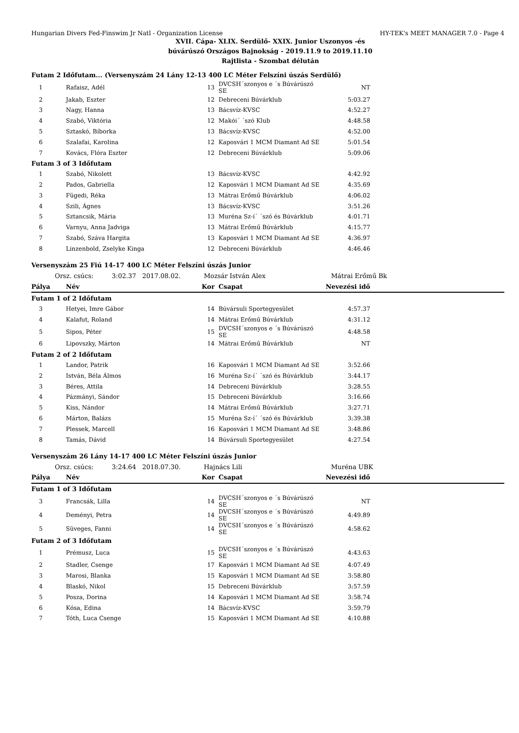Hungarian Divers Fed-Finswim Jr Natl - Organization License HY-TEK's MEET MANAGER 7.0 - Page 4
XVII. Cápa- XLIX. Serdülő- XXIX. Junior Uszonyos -és
búvárúszó Országos Bajnokság - 2019.11.9 to 2019.11.10
Rajtlista - Szombat délután
| Futam 2 Időfutam... (Versenyszám 24 Lány 12-13 400 LC Méter Felszíni úszás Serdülő) | | | | | |
| 1 | Rafaisz, Adél | 13 | DVCSH´szonyos e ´s Búvárúszó SE | NT | |
| 2 | Jakab, Eszter | 12 | Debreceni Búvárklub | 5:03.27 | |
| 3 | Nagy, Hanna | 13 | Bácsvíz-KVSC | 4:52.27 | |
| 4 | Szabó, Viktória | 12 | Makói´ ´szó Klub | 4:48.58 | |
| 5 | Sztaskó, Bíborka | 13 | Bácsvíz-KVSC | 4:52.00 | |
| 6 | Szalafai, Karolina | 12 | Kaposvári 1 MCM Diamant Ad SE | 5:01.54 | |
| 7 | Kovács, Flóra Eszter | 12 | Debreceni Búvárklub | 5:09.06 | |
| Futam 3 of 3 Időfutam | | | | | |
| 1 | Szabó, Nikolett | 13 | Bácsvíz-KVSC | 4:42.92 | |
| 2 | Pados, Gabriella | 12 | Kaposvári 1 MCM Diamant Ad SE | 4:35.69 | |
| 3 | Fügedi, Réka | 13 | Mátrai Erőmű Búvárklub | 4:06.02 | |
| 4 | Szili, Ágnes | 13 | Bácsvíz-KVSC | 3:51.26 | |
| 5 | Sztancsik, Mária | 13 | Muréna Sz-í´ ´szó és Búvárklub | 4:01.71 | |
| 6 | Varnyu, Anna Jadviga | 13 | Mátrai Erőmű Búvárklub | 4:15.77 | |
| 7 | Szabó, Száva Hargita | 13 | Kaposvári 1 MCM Diamant Ad SE | 4:36.97 | |
| 8 | Linzenbold, Zselyke Kinga | 12 | Debreceni Búvárklub | 4:46.46 | |
| Versenyszám 25 Fiú 14-17 400 LC Méter Felszíni úszás Junior | | | | | |
| Orsz. csúcs: 3:02.37 2017.08.02. | | Mozsár István Alex | | Mátrai Erőmű Bk | |
| Pálya | Név | Kor | Csapat | Nevezési idő | |
| Futam 1 of 2 Időfutam | | | | | |
| 3 | Hetyei, Imre Gábor | 14 | Búvársuli Sportegyesület | 4:57.37 | |
| 4 | Kalafut, Roland | 14 | Mátrai Erőmű Búvárklub | 4:31.12 | |
| 5 | Sipos, Péter | 15 | DVCSH´szonyos e ´s Búvárúszó SE | 4:48.58 | |
| 6 | Lipovszky, Márton | 14 | Mátrai Erőmű Búvárklub | NT | |
| Futam 2 of 2 Időfutam | | | | | |
| 1 | Landor, Patrik | 16 | Kaposvári 1 MCM Diamant Ad SE | 3:52.66 | |
| 2 | István, Béla Álmos | 16 | Muréna Sz-í´ ´szó és Búvárklub | 3:44.17 | |
| 3 | Béres, Attila | 14 | Debreceni Búvárklub | 3:28.55 | |
| 4 | Pázmányi, Sándor | 15 | Debreceni Búvárklub | 3:16.66 | |
| 5 | Kiss, Nándor | 14 | Mátrai Erőmű Búvárklub | 3:27.71 | |
| 6 | Márton, Balázs | 15 | Muréna Sz-í´ ´szó és Búvárklub | 3:39.38 | |
| 7 | Plessek, Marcell | 16 | Kaposvári 1 MCM Diamant Ad SE | 3:48.86 | |
| 8 | Tamás, Dávid | 14 | Búvársuli Sportegyesület | 4:27.54 | |
| Versenyszám 26 Lány 14-17 400 LC Méter Felszíni úszás Junior | | | | | |
| Orsz. csúcs: 3:24.64 2018.07.30. | | Hajnács Lili | | Muréna UBK | |
| Pálya | Név | Kor | Csapat | Nevezési idő | |
| Futam 1 of 3 Időfutam | | | | | |
| 3 | Francsák, Lilla | 14 | DVCSH´szonyos e ´s Búvárúszó SE | NT | |
| 4 | Deményi, Petra | 14 | DVCSH´szonyos e ´s Búvárúszó SE | 4:49.89 | |
| 5 | Süveges, Fanni | 14 | DVCSH´szonyos e ´s Búvárúszó SE | 4:58.62 | |
| Futam 2 of 3 Időfutam | | | | | |
| 1 | Prémusz, Luca | 15 | DVCSH´szonyos e ´s Búvárúszó SE | 4:43.63 | |
| 2 | Stadler, Csenge | 17 | Kaposvári 1 MCM Diamant Ad SE | 4:07.49 | |
| 3 | Marosi, Blanka | 15 | Kaposvári 1 MCM Diamant Ad SE | 3:58.80 | |
| 4 | Blaskó, Nikol | 15 | Debreceni Búvárklub | 3:57.59 | |
| 5 | Posza, Dorina | 14 | Kaposvári 1 MCM Diamant Ad SE | 3:58.74 | |
| 6 | Kósa, Edina | 14 | Bácsvíz-KVSC | 3:59.79 | |
| 7 | Tóth, Luca Csenge | 15 | Kaposvári 1 MCM Diamant Ad SE | 4:10.88 | |